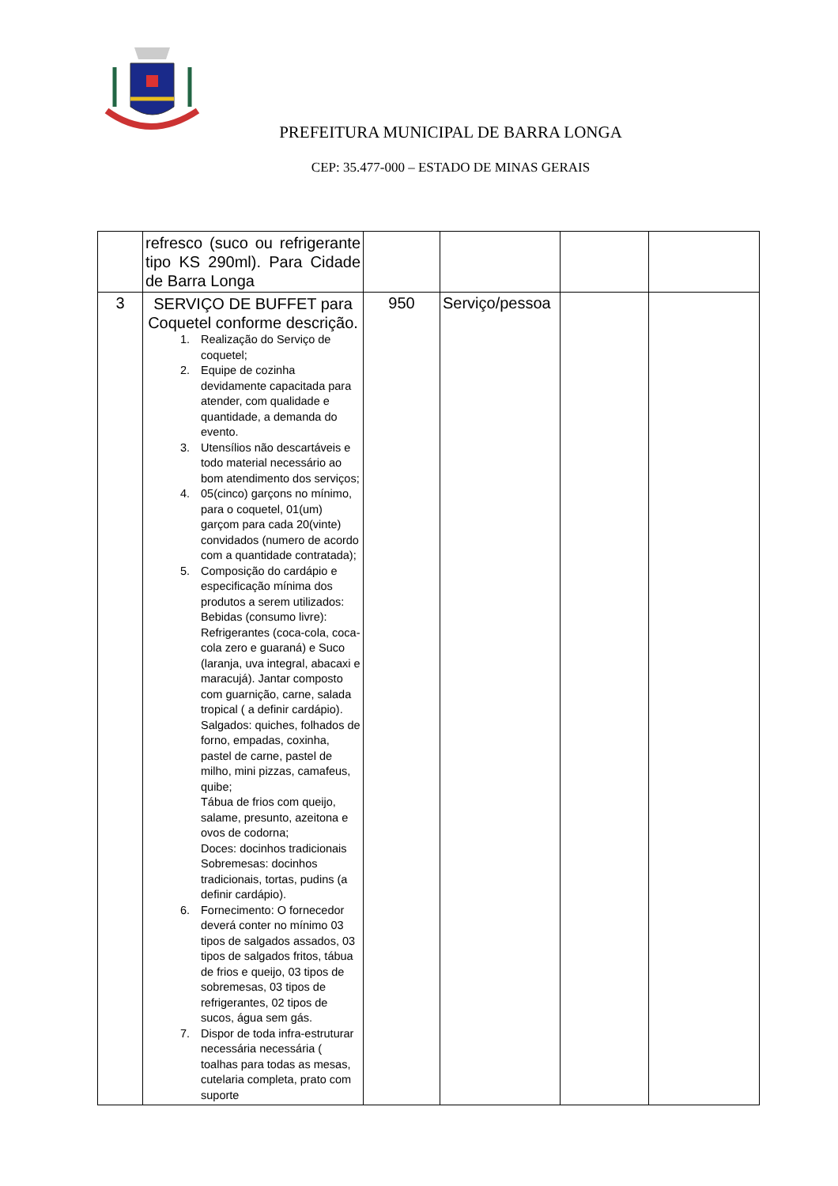PREFEITURA MUNICIPAL DE BARRA LONGA
CEP: 35.477-000 – ESTADO DE MINAS GERAIS
| | refresco (suco ou refrigerante tipo KS 290ml). Para Cidade de Barra Longa | | | | |
| 3 | SERVIÇO DE BUFFET para Coquetel conforme descrição. 1. Realização do Serviço de coquetel; 2. Equipe de cozinha devidamente capacitada para atender, com qualidade e quantidade, a demanda do evento. 3. Utensílios não descartáveis e todo material necessário ao bom atendimento dos serviços; 4. 05(cinco) garçons no mínimo, para o coquetel, 01(um) garçom para cada 20(vinte) convidados (numero de acordo com a quantidade contratada); 5. Composição do cardápio e especificação mínima dos produtos a serem utilizados: Bebidas (consumo livre): Refrigerantes (coca-cola, coca-cola zero e guaraná) e Suco (laranja, uva integral, abacaxi e maracujá). Jantar composto com guarnição, carne, salada tropical ( a definir cardápio). Salgados: quiches, folhados de forno, empadas, coxinha, pastel de carne, pastel de milho, mini pizzas, camafeus, quibe; Tábua de frios com queijo, salame, presunto, azeitona e ovos de codorna; Doces: docinhos tradicionais Sobremesas: docinhos tradicionais, tortas, pudins (a definir cardápio). 6. Fornecimento: O fornecedor deverá conter no mínimo 03 tipos de salgados assados, 03 tipos de salgados fritos, tábua de frios e queijo, 03 tipos de sobremesas, 03 tipos de refrigerantes, 02 tipos de sucos, água sem gás. 7. Dispor de toda infra-estruturar necessária necessária ( toalhas para todas as mesas, cutelaria completa, prato com suporte | 950 | Serviço/pessoa | | |